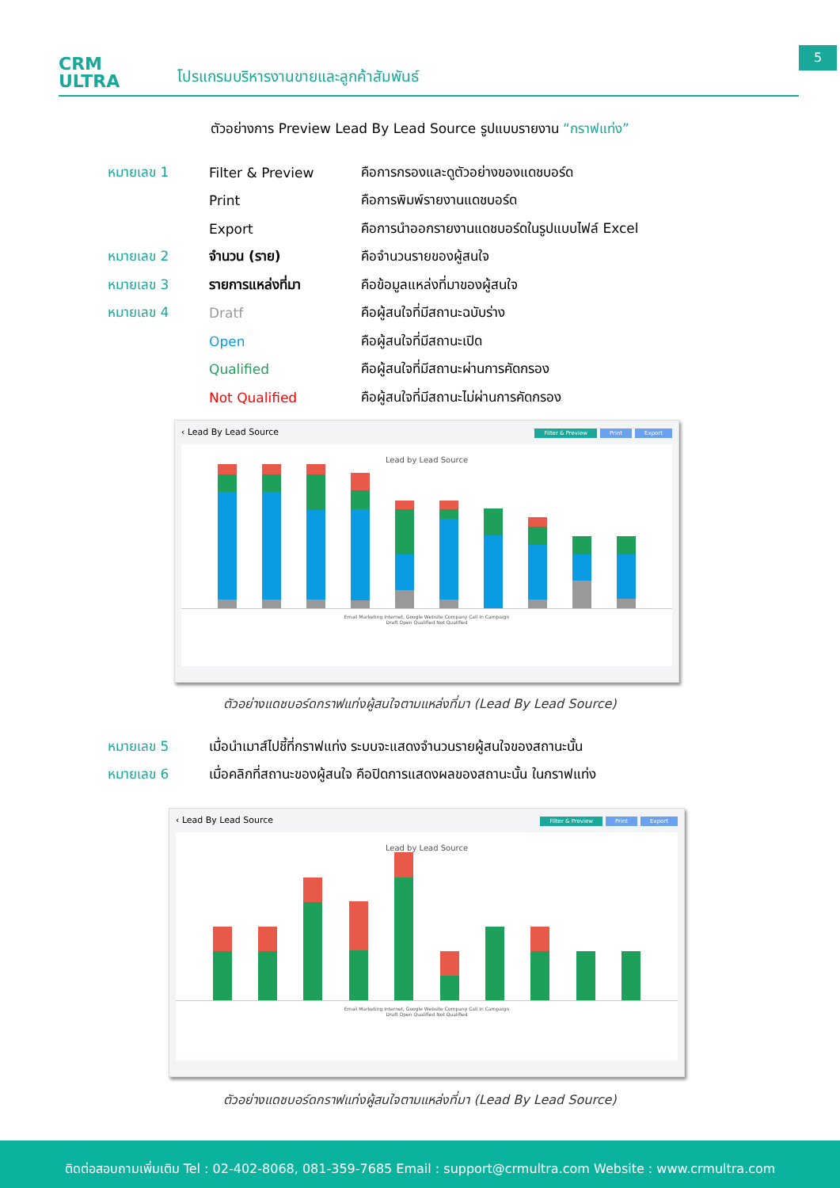CRM
ULTRA
โปรแกรมบริหารงานขายและลูกค้าสัมพันธ์
5
ตัวอย่างการ Preview Lead By Lead Source รูปแบบรายงาน “กราฟแท่ง”
| หมายเลข 1 | Filter & Preview | คือการกรองและดูตัวอย่างของแดชบอร์ด |
| | Print | คือการพิมพ์รายงานแดชบอร์ด |
| | Export | คือการนำออกรายงานแดชบอร์ดในรูปแบบไฟล์ Excel |
| หมายเลข 2 | จำนวน (ราย) | คือจำนวนรายของผู้สนใจ |
| หมายเลข 3 | รายการแหล่งที่มา | คือข้อมูลแหล่งที่มาของผู้สนใจ |
| หมายเลข 4 | Dratf | คือผู้สนใจที่มีสถานะฉบับร่าง |
| | Open | คือผู้สนใจที่มีสถานะเปิด |
| | Qualified | คือผู้สนใจที่มีสถานะผ่านการคัดกรอง |
| | Not Qualified | คือผู้สนใจที่มีสถานะไม่ผ่านการคัดกรอง |
‹ Lead By Lead Source Filter & Preview Print Export
Lead by Lead Source
Email Marketing Internet, Google Website Company Call In Campaign
Draft Open Qualified Not Qualified
ตัวอย่างแดชบอร์ดกราฟแท่งผู้สนใจตามแหล่งที่มา (Lead By Lead Source)
| หมายเลข 5 | เมื่อนำเมาส์ไปชี้ที่กราฟแท่ง ระบบจะแสดงจำนวนรายผู้สนใจของสถานะนั้น |
| หมายเลข 6 | เมื่อคลิกที่สถานะของผู้สนใจ คือปิดการแสดงผลของสถานะนั้น ในกราฟแท่ง |
‹ Lead By Lead Source Filter & Preview Print Export
Lead by Lead Source
Email Marketing Internet, Google Website Company Call In Campaign
Draft Open Qualified Not Qualified
ตัวอย่างแดชบอร์ดกราฟแท่งผู้สนใจตามแหล่งที่มา (Lead By Lead Source)
ติดต่อสอบถามเพิ่มเติม Tel : 02-402-8068, 081-359-7685 Email : support@crmultra.com Website : www.crmultra.com